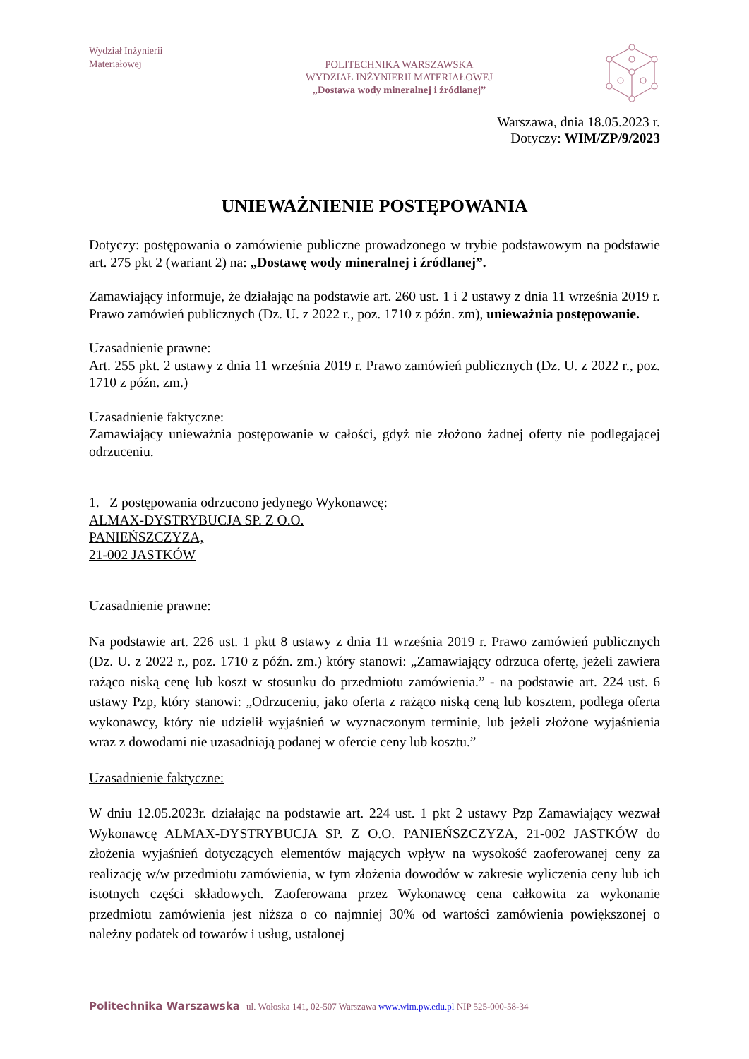Wydział Inżynierii
Materiałowej
POLITECHNIKA WARSZAWSKA
WYDZIAŁ INŻYNIERII MATERIAŁOWEJ
„Dostawa wody mineralnej i źródlanej”
Warszawa, dnia 18.05.2023 r.
Dotyczy: WIM/ZP/9/2023
UNIEWAŻNIENIE POSTĘPOWANIA
Dotyczy: postępowania o zamówienie publiczne prowadzonego w trybie podstawowym na podstawie art. 275 pkt 2 (wariant 2) na: „Dostawę wody mineralnej i źródlanej”.
Zamawiający informuje, że działając na podstawie art. 260 ust. 1 i 2 ustawy z dnia 11 września 2019 r. Prawo zamówień publicznych (Dz. U. z 2022 r., poz. 1710 z późn. zm), unieważnia postępowanie.
Uzasadnienie prawne:
Art. 255 pkt. 2 ustawy z dnia 11 września 2019 r. Prawo zamówień publicznych (Dz. U. z 2022 r., poz. 1710 z późn. zm.)
Uzasadnienie faktyczne:
Zamawiający unieważnia postępowanie w całości, gdyż nie złożono żadnej oferty nie podlegającej odrzuceniu.
1. Z postępowania odrzucono jedynego Wykonawcę:
ALMAX-DYSTRYBUCJA SP. Z O.O.
PANIEŃSZCZYZA,
21-002 JASTKÓW
Uzasadnienie prawne:
Na podstawie art. 226 ust. 1 pktt 8 ustawy z dnia 11 września 2019 r. Prawo zamówień publicznych (Dz. U. z 2022 r., poz. 1710 z późn. zm.) który stanowi: „Zamawiający odrzuca ofertę, jeżeli zawiera rażąco niską cenę lub koszt w stosunku do przedmiotu zamówienia.” - na podstawie art. 224 ust. 6 ustawy Pzp, który stanowi: „Odrzuceniu, jako oferta z rażąco niską ceną lub kosztem, podlega oferta wykonawcy, który nie udzielił wyjaśnień w wyznaczonym terminie, lub jeżeli złożone wyjaśnienia wraz z dowodami nie uzasadniają podanej w ofercie ceny lub kosztu.”
Uzasadnienie faktyczne:
W dniu 12.05.2023r. działając na podstawie art. 224 ust. 1 pkt 2 ustawy Pzp Zamawiający wezwał Wykonawcę ALMAX-DYSTRYBUCJA SP. Z O.O. PANIEŃSZCZYZA, 21-002 JASTKÓW do złożenia wyjaśnień dotyczących elementów mających wpływ na wysokość zaoferowanej ceny za realizację w/w przedmiotu zamówienia, w tym złożenia dowodów w zakresie wyliczenia ceny lub ich istotnych części składowych. Zaoferowana przez Wykonawcę cena całkowita za wykonanie przedmiotu zamówienia jest niższa o co najmniej 30% od wartości zamówienia powiększonej o należny podatek od towarów i usług, ustalonej
Politechnika Warszawska ul. Wołoska 141, 02-507 Warszawa www.wim.pw.edu.pl NIP 525-000-58-34